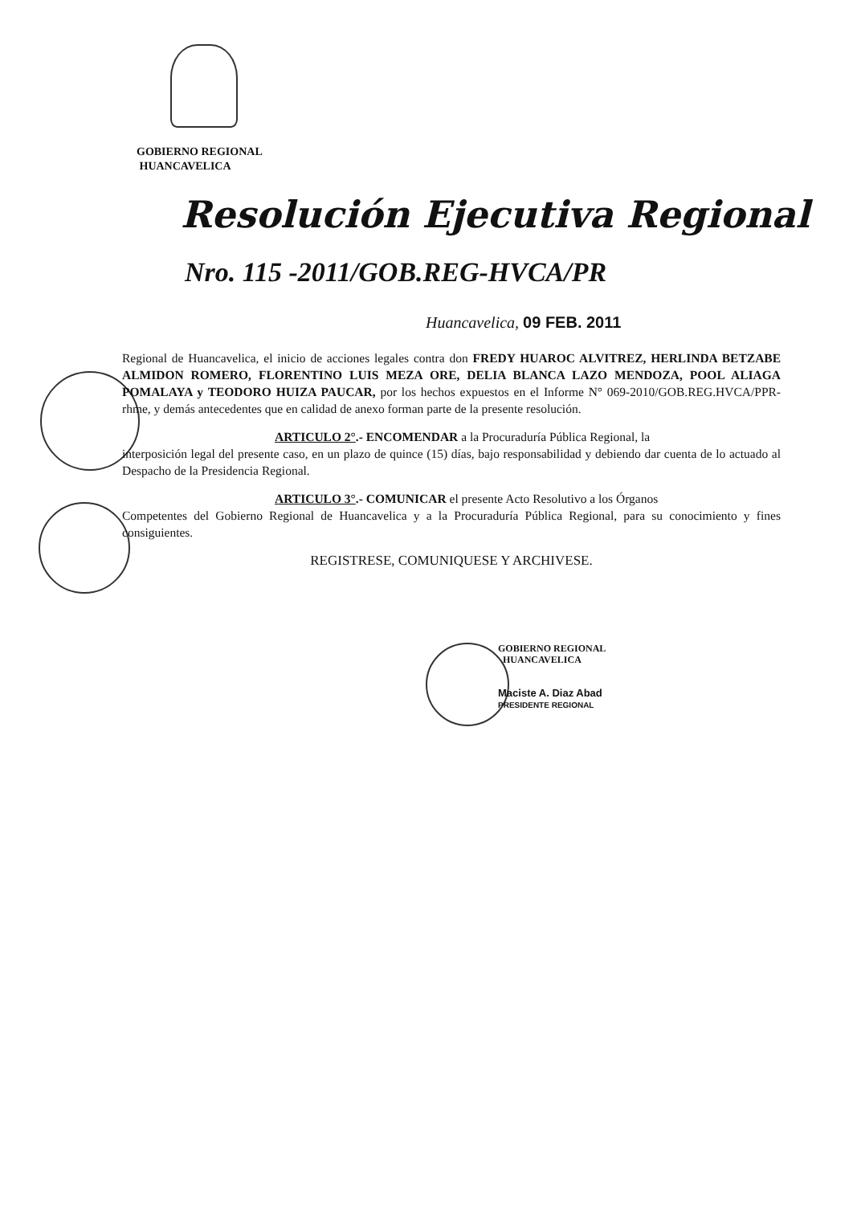GOBIERNO REGIONAL
HUANCAVELICA
Resolución Ejecutiva Regional
Nro. 115 -2011/GOB.REG-HVCA/PR
Huancavelica, 09 FEB. 2011
Regional de Huancavelica, el inicio de acciones legales contra don FREDY HUAROC ALVITREZ, HERLINDA BETZABE ALMIDON ROMERO, FLORENTINO LUIS MEZA ORE, DELIA BLANCA LAZO MENDOZA, POOL ALIAGA POMALAYA y TEODORO HUIZA PAUCAR, por los hechos expuestos en el Informe N° 069-2010/GOB.REG.HVCA/PPR-rhme, y demás antecedentes que en calidad de anexo forman parte de la presente resolución.
ARTICULO 2°.- ENCOMENDAR a la Procuraduría Pública Regional, la
interposición legal del presente caso, en un plazo de quince (15) días, bajo responsabilidad y debiendo dar cuenta de lo actuado al Despacho de la Presidencia Regional.
ARTICULO 3°.- COMUNICAR el presente Acto Resolutivo a los Órganos
Competentes del Gobierno Regional de Huancavelica y a la Procuraduría Pública Regional, para su conocimiento y fines consiguientes.
REGISTRESE, COMUNIQUESE Y ARCHIVESE.
GOBIERNO REGIONAL
HUANCAVELICA
Maciste A. Diaz Abad
PRESIDENTE REGIONAL